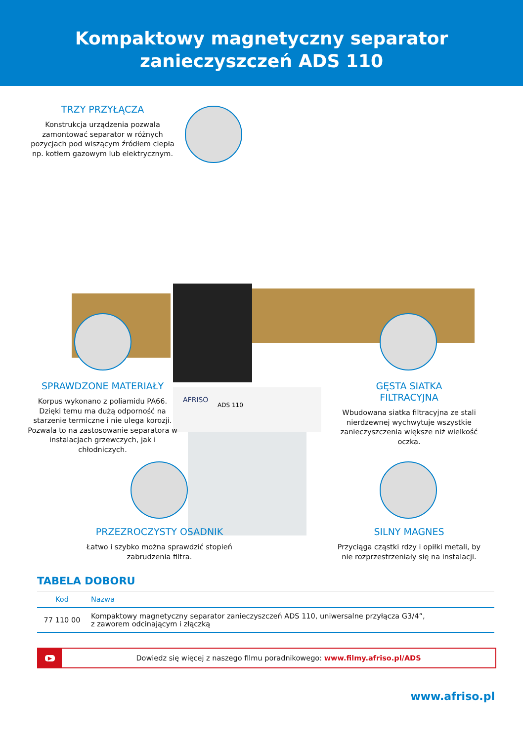Kompaktowy magnetyczny separator
zanieczyszczeń ADS 110
AFRISO
ADS 110
TRZY PRZYŁĄCZA
Konstrukcja urządzenia pozwala zamontować separator w różnych pozycjach pod wiszącym źródłem ciepła np. kotłem gazowym lub elektrycznym.
SPRAWDZONE MATERIAŁY
Korpus wykonano z poliamidu PA66. Dzięki temu ma dużą odporność na starzenie termiczne i nie ulega korozji. Pozwala to na zastosowanie separatora w instalacjach grzewczych, jak i chłodniczych.
GĘSTA SIATKA
FILTRACYJNA
Wbudowana siatka filtracyjna ze stali nierdzewnej wychwytuje wszystkie zanieczyszczenia większe niż wielkość oczka.
PRZEZROCZYSTY OSADNIK
Łatwo i szybko można sprawdzić stopień zabrudzenia filtra.
SILNY MAGNES
Przyciąga cząstki rdzy i opiłki metali, by nie rozprzestrzeniały się na instalacji.
TABELA DOBORU
| Kod | Nazwa |
| --- | --- |
| 77 110 00 | Kompaktowy magnetyczny separator zanieczyszczeń ADS 110, uniwersalne przyłącza G3/4”, z zaworem odcinającym i złączką |
▶
Dowiedz się więcej z naszego filmu poradnikowego: www.filmy.afriso.pl/ADS
www.afriso.pl